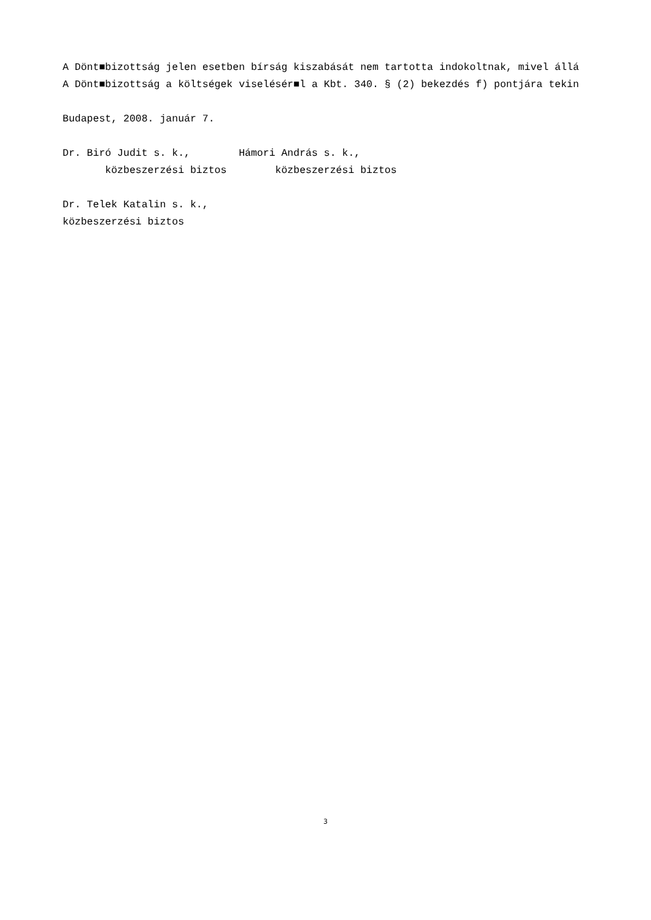A Dönt■bizottság jelen esetben bírság kiszabását nem tartotta indokoltnak, mivel állá A Dönt■bizottság a költségek viselésér■l a Kbt. 340. § (2) bekezdés f) pontjára tekin Budapest, 2008. január 7. Dr. Biró Judit s. k., Hámori András s. k., közbeszerzési biztos közbeszerzési biztos Dr. Telek Katalin s. k., közbeszerzési biztos
3